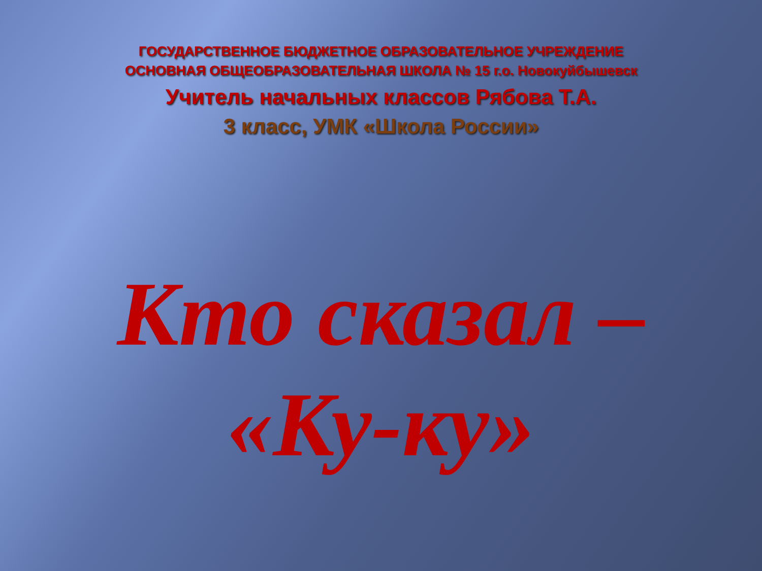ГОСУДАРСТВЕННОЕ БЮДЖЕТНОЕ ОБРАЗОВАТЕЛЬНОЕ УЧРЕЖДЕНИЕ
ОСНОВНАЯ ОБЩЕОБРАЗОВАТЕЛЬНАЯ ШКОЛА № 15 г.о. Новокуйбышевск
Учитель начальных классов Рябова Т.А.
3 класс, УМК «Школа России»
Кто сказал –
«Ку-ку»